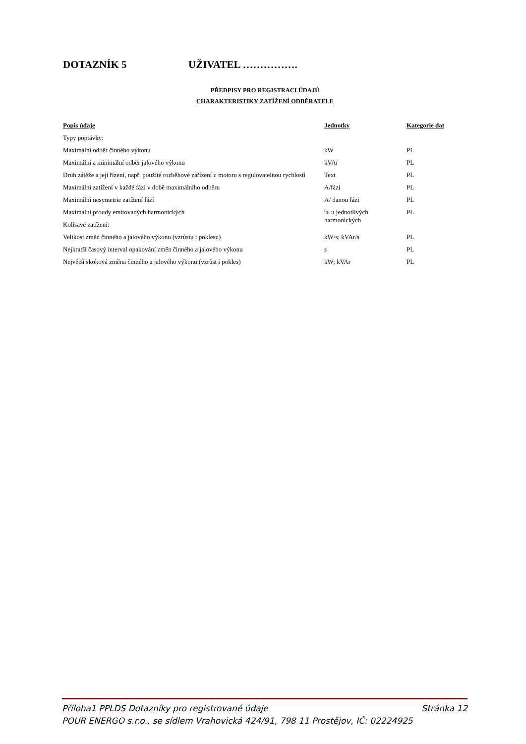DOTAZNÍK 5 UŽIVATEL …………….
PŘEDPISY PRO REGISTRACI ÚDAJŮ
CHARAKTERISTIKY ZATÍŽENÍ ODBĚRATELE
| Popis údaje | Jednotky | Kategorie dat |
| --- | --- | --- |
| Typy poptávky: | | |
| Maximální odběr činného výkonu | kW | PL |
| Maximální a minimální odběr jalového výkonu | kVAr | PL |
| Druh zátěže a její řízení, např. použité rozběhové zařízení u motoru s regulovatelnou rychlostí | Text | PL |
| Maximální zatížení v každé fázi v době maximálního odběru | A/fázi | PL |
| Maximální nesymetrie zatížení fází | A/ danou fázi | PL |
| Maximální proudy emitovaných harmonických | % u jednotlivých harmonických | PL |
| Kolísavé zatížení: | | |
| Velikost změn činného a jalového výkonu (vzrůstu i poklesu) | kW/s; kVAr/s | PL |
| Nejkratší časový interval opakování změn činného a jalového výkonu | s | PL |
| Největší skoková změna činného a jalového výkonu (vzrůst i pokles) | kW; kVAr | PL |
Příloha1 PPLDS Dotazníky pro registrované údaje Stránka 12
POUR ENERGO s.r.o., se sídlem Vrahovická 424/91, 798 11 Prostějov, IČ: 02224925